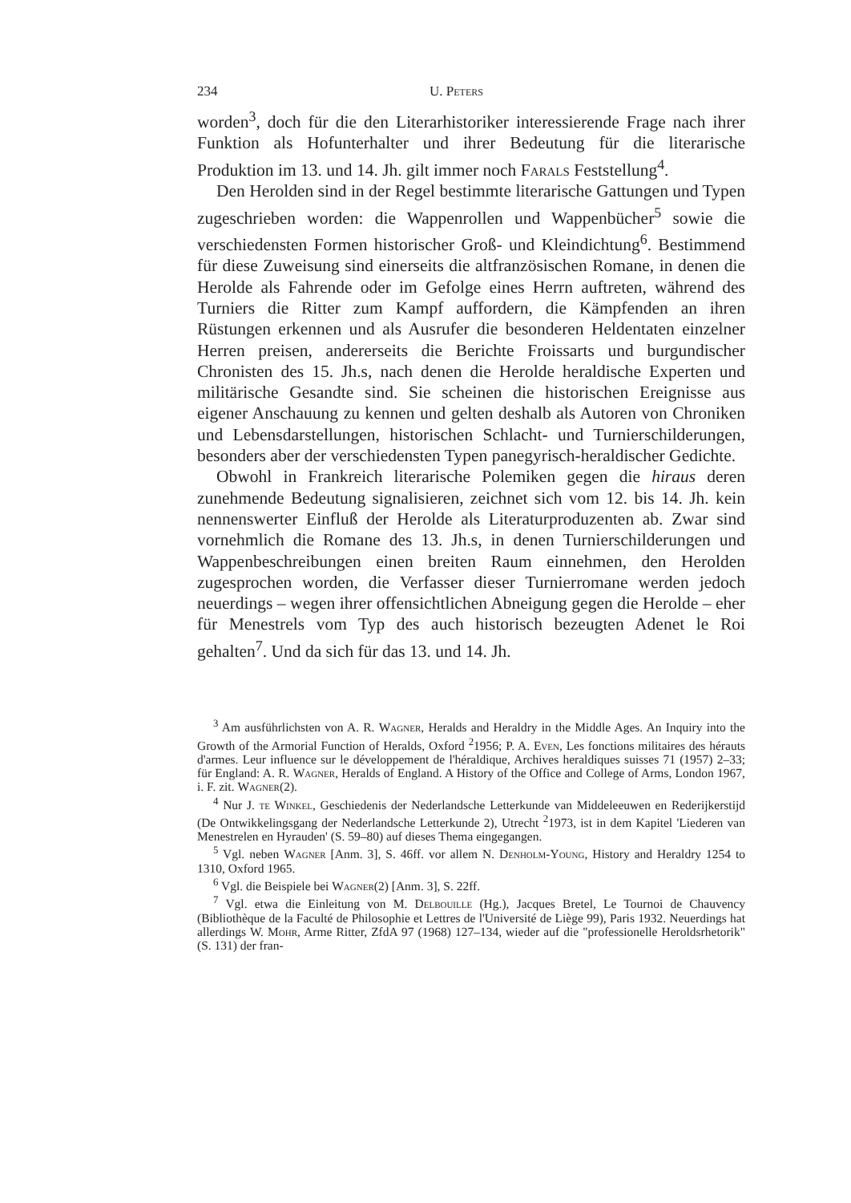234 U. Peters
worden<sup>3</sup>, doch für die den Literarhistoriker interessierende Frage nach ihrer Funktion als Hofunterhalter und ihrer Bedeutung für die literarische Produktion im 13. und 14. Jh. gilt immer noch Farals Feststellung<sup>4</sup>.
Den Herolden sind in der Regel bestimmte literarische Gattungen und Typen zugeschrieben worden: die Wappenrollen und Wappenbücher<sup>5</sup> sowie die verschiedensten Formen historischer Groß- und Kleindichtung<sup>6</sup>. Bestimmend für diese Zuweisung sind einerseits die altfranzösischen Romane, in denen die Herolde als Fahrende oder im Gefolge eines Herrn auftreten, während des Turniers die Ritter zum Kampf auffordern, die Kämpfenden an ihren Rüstungen erkennen und als Ausrufer die besonderen Heldentaten einzelner Herren preisen, andererseits die Berichte Froissarts und burgundischer Chronisten des 15. Jh.s, nach denen die Herolde heraldische Experten und militärische Gesandte sind. Sie scheinen die historischen Ereignisse aus eigener Anschauung zu kennen und gelten deshalb als Autoren von Chroniken und Lebensdarstellungen, historischen Schlacht- und Turnierschilderungen, besonders aber der verschiedensten Typen panegyrisch-heraldischer Gedichte.
Obwohl in Frankreich literarische Polemiken gegen die hiraus deren zunehmende Bedeutung signalisieren, zeichnet sich vom 12. bis 14. Jh. kein nennenswerter Einfluß der Herolde als Literaturproduzenten ab. Zwar sind vornehmlich die Romane des 13. Jh.s, in denen Turnierschilderungen und Wappenbeschreibungen einen breiten Raum einnehmen, den Herolden zugesprochen worden, die Verfasser dieser Turnierromane werden jedoch neuerdings – wegen ihrer offensichtlichen Abneigung gegen die Herolde – eher für Menestrels vom Typ des auch historisch bezeugten Adenet le Roi gehalten<sup>7</sup>. Und da sich für das 13. und 14. Jh.
<sup>3</sup> Am ausführlichsten von A. R. Wagner, Heralds and Heraldry in the Middle Ages. An Inquiry into the Growth of the Armorial Function of Heralds, Oxford <sup>2</sup>1956; P. A. Even, Les fonctions militaires des hérauts d'armes. Leur influence sur le développement de l'héraldique, Archives heraldiques suisses 71 (1957) 2–33; für England: A. R. Wagner, Heralds of England. A History of the Office and College of Arms, London 1967, i. F. zit. Wagner(2).
<sup>4</sup> Nur J. te Winkel, Geschiedenis der Nederlandsche Letterkunde van Middeleeuwen en Rederijkerstijd (De Ontwikkelingsgang der Nederlandsche Letterkunde 2), Utrecht <sup>2</sup>1973, ist in dem Kapitel 'Liederen van Menestrelen en Hyrauden' (S. 59–80) auf dieses Thema eingegangen.
<sup>5</sup> Vgl. neben Wagner [Anm. 3], S. 46ff. vor allem N. Denholm-Young, History and Heraldry 1254 to 1310, Oxford 1965.
<sup>6</sup> Vgl. die Beispiele bei Wagner(2) [Anm. 3], S. 22ff.
<sup>7</sup> Vgl. etwa die Einleitung von M. Delbouille (Hg.), Jacques Bretel, Le Tournoi de Chauvency (Bibliothèque de la Faculté de Philosophie et Lettres de l'Université de Liège 99), Paris 1932. Neuerdings hat allerdings W. Mohr, Arme Ritter, ZfdA 97 (1968) 127–134, wieder auf die "professionelle Heroldsrhetorik" (S. 131) der fran-